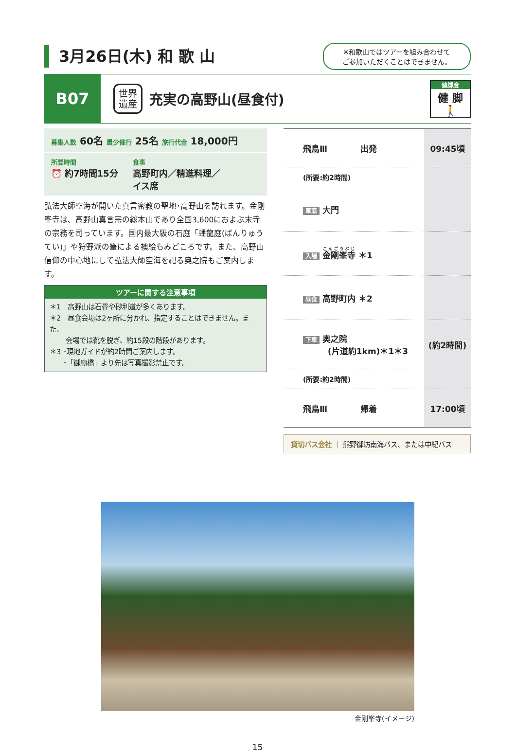3月26日(木) 和 歌 山
※和歌山ではツアーを組み合わせて
ご参加いただくことはできません。
B07
世界
遺産
充実の高野山(昼食付)
健脚度
健 脚
🚶
募集人数 60名 最少催行 25名 旅行代金 18,000円
所要時間
⏰ 約7時間15分
食事
高野町内／精進料理／
イス席
弘法大師空海が開いた真言密教の聖地･高野山を訪れます。金剛峯寺は、高野山真言宗の総本山であり全国3,600におよぶ末寺の宗務を司っています。国内最大級の石庭「蟠龍庭(ばんりゅうてい)」や狩野派の筆による襖絵もみどころです。また、高野山信仰の中心地にして弘法大師空海を祀る奥之院もご案内します。
ツアーに関する注意事項
＊1　高野山は石畳や砂利道が多くあります。
＊2　昼食会場は2ヶ所に分かれ、指定することはできません。また、
　　 会場では靴を脱ぎ、約15段の階段があります。
＊3 ･現地ガイドが約2時間ご案内します。
　　･「御廟橋」より先は写真撮影禁止です。
飛鳥Ⅲ　　　　出発 09:45頃
(所要:約2時間)
車窓 大門
入場 金剛峯寺 ＊1
昼食 高野町内 ＊2
下車 奥之院
　　　(片道約1km)＊1＊3 (約2時間)
(所要:約2時間)
飛鳥Ⅲ　　　　帰着 17:00頃
貸切バス会社 ｜ 熊野御坊南海バス、または中紀バス
金剛峯寺(イメージ)
15